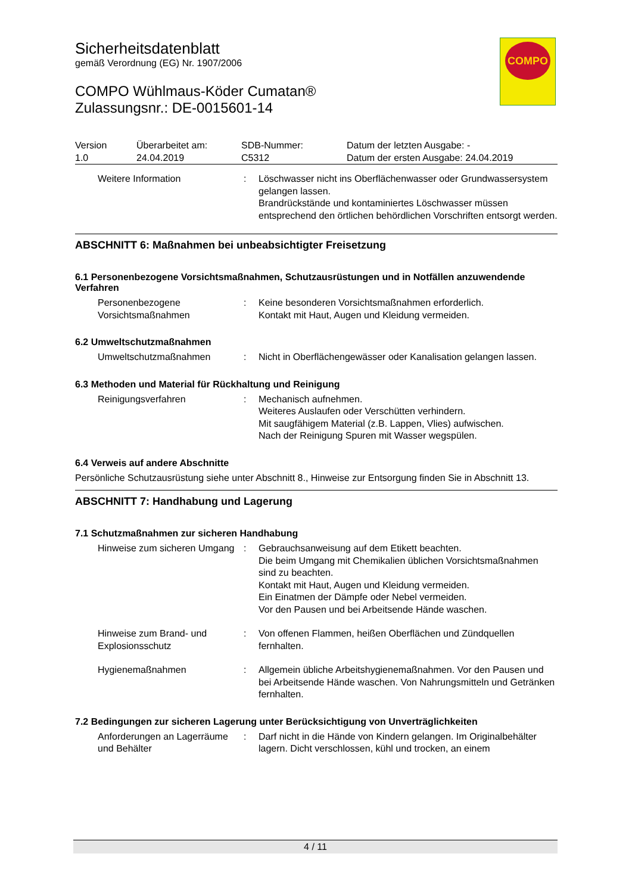Sicherheitsdatenblatt
gemäß Verordnung (EG) Nr. 1907/2006
COMPO Wühlmaus-Köder Cumatan®
Zulassungsnr.: DE-0015601-14
| Version 1.0 | Überarbeitet am: 24.04.2019 | SDB-Nummer: C5312 | Datum der letzten Ausgabe: - Datum der ersten Ausgabe: 24.04.2019 |
Weitere Information : Löschwasser nicht ins Oberflächenwasser oder Grundwassersystem gelangen lassen.
Brandrückstände und kontaminiertes Löschwasser müssen entsprechend den örtlichen behördlichen Vorschriften entsorgt werden.
ABSCHNITT 6: Maßnahmen bei unbeabsichtigter Freisetzung
6.1 Personenbezogene Vorsichtsmaßnahmen, Schutzausrüstungen und in Notfällen anzuwendende Verfahren
Personenbezogene Vorsichtsmaßnahmen
: Keine besonderen Vorsichtsmaßnahmen erforderlich.
Kontakt mit Haut, Augen und Kleidung vermeiden.
6.2 Umweltschutzmaßnahmen
Umweltschutzmaßnahmen : Nicht in Oberflächengewässer oder Kanalisation gelangen lassen.
6.3 Methoden und Material für Rückhaltung und Reinigung
Reinigungsverfahren : Mechanisch aufnehmen.
Weiteres Auslaufen oder Verschütten verhindern.
Mit saugfähigem Material (z.B. Lappen, Vlies) aufwischen.
Nach der Reinigung Spuren mit Wasser wegspülen.
6.4 Verweis auf andere Abschnitte
Persönliche Schutzausrüstung siehe unter Abschnitt 8., Hinweise zur Entsorgung finden Sie in Abschnitt 13.
ABSCHNITT 7: Handhabung und Lagerung
7.1 Schutzmaßnahmen zur sicheren Handhabung
Hinweise zum sicheren Umgang
: Gebrauchsanweisung auf dem Etikett beachten.
Die beim Umgang mit Chemikalien üblichen Vorsichtsmaßnahmen sind zu beachten.
Kontakt mit Haut, Augen und Kleidung vermeiden.
Ein Einatmen der Dämpfe oder Nebel vermeiden.
Vor den Pausen und bei Arbeitsende Hände waschen.
Hinweise zum Brand- und Explosionsschutz
: Von offenen Flammen, heißen Oberflächen und Zündquellen fernhalten.
Hygienemaßnahmen : Allgemein übliche Arbeitshygienemaßnahmen. Vor den Pausen und bei Arbeitsende Hände waschen. Von Nahrungsmitteln und Getränken fernhalten.
7.2 Bedingungen zur sicheren Lagerung unter Berücksichtigung von Unverträglichkeiten
Anforderungen an Lagerräume und Behälter
: Darf nicht in die Hände von Kindern gelangen. Im Originalbehälter lagern. Dicht verschlossen, kühl und trocken, an einem
COMPO
4 / 11